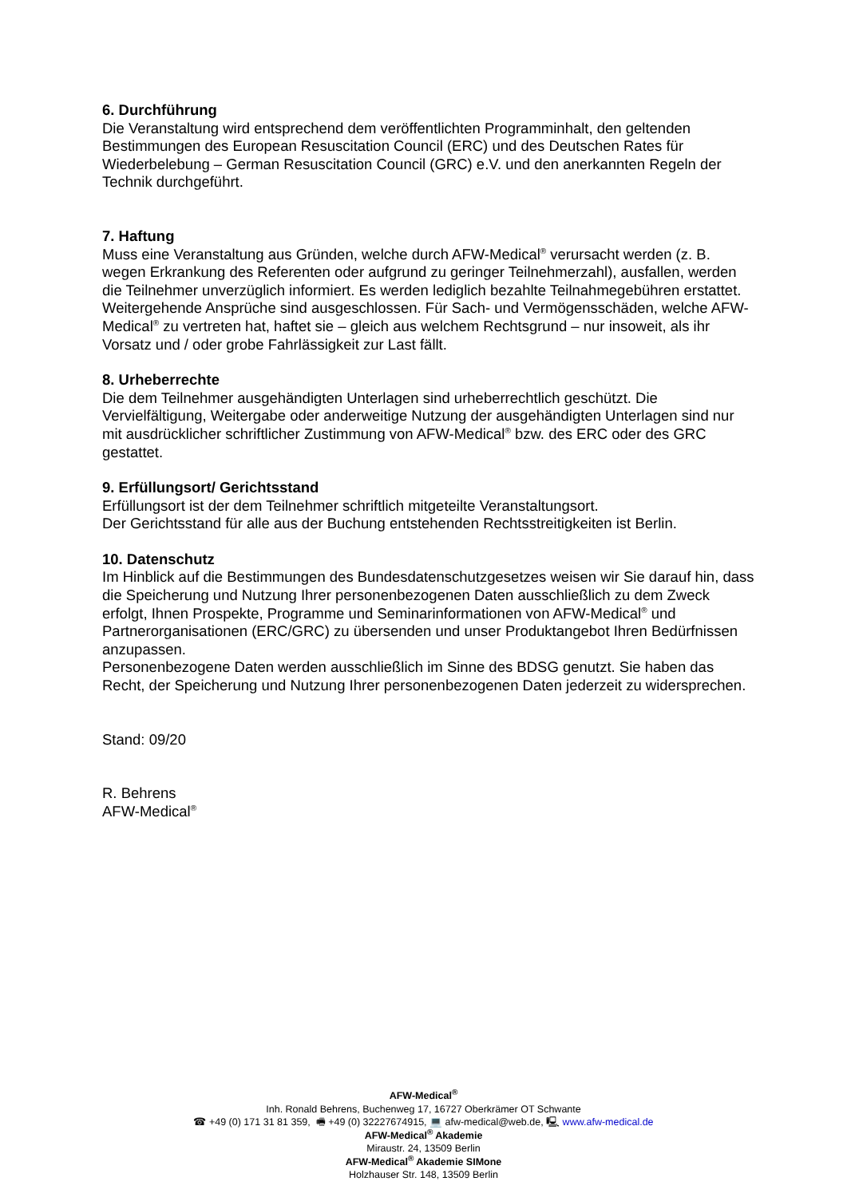6. Durchführung
Die Veranstaltung wird entsprechend dem veröffentlichten Programminhalt, den geltenden Bestimmungen des European Resuscitation Council (ERC) und des Deutschen Rates für Wiederbelebung – German Resuscitation Council (GRC) e.V. und den anerkannten Regeln der Technik durchgeführt.
7. Haftung
Muss eine Veranstaltung aus Gründen, welche durch AFW-Medical<sup>®</sup> verursacht werden (z. B. wegen Erkrankung des Referenten oder aufgrund zu geringer Teilnehmerzahl), ausfallen, werden die Teilnehmer unverzüglich informiert. Es werden lediglich bezahlte Teilnahmegebühren erstattet.
Weitergehende Ansprüche sind ausgeschlossen. Für Sach- und Vermögensschäden, welche AFW-Medical<sup>®</sup> zu vertreten hat, haftet sie – gleich aus welchem Rechtsgrund – nur insoweit, als ihr Vorsatz und / oder grobe Fahrlässigkeit zur Last fällt.
8. Urheberrechte
Die dem Teilnehmer ausgehändigten Unterlagen sind urheberrechtlich geschützt. Die Vervielfältigung, Weitergabe oder anderweitige Nutzung der ausgehändigten Unterlagen sind nur mit ausdrücklicher schriftlicher Zustimmung von AFW-Medical<sup>®</sup> bzw. des ERC oder des GRC gestattet.
9. Erfüllungsort/ Gerichtsstand
Erfüllungsort ist der dem Teilnehmer schriftlich mitgeteilte Veranstaltungsort.
Der Gerichtsstand für alle aus der Buchung entstehenden Rechtsstreitigkeiten ist Berlin.
10. Datenschutz
Im Hinblick auf die Bestimmungen des Bundesdatenschutzgesetzes weisen wir Sie darauf hin, dass die Speicherung und Nutzung Ihrer personenbezogenen Daten ausschließlich zu dem Zweck erfolgt, Ihnen Prospekte, Programme und Seminarinformationen von AFW-Medical<sup>®</sup> und Partnerorganisationen (ERC/GRC) zu übersenden und unser Produktangebot Ihren Bedürfnissen anzupassen.
Personenbezogene Daten werden ausschließlich im Sinne des BDSG genutzt. Sie haben das Recht, der Speicherung und Nutzung Ihrer personenbezogenen Daten jederzeit zu widersprechen.
Stand: 09/20
R. Behrens
AFW-Medical<sup>®</sup>
AFW-Medical<sup>®</sup>
Inh. Ronald Behrens, Buchenweg 17, 16727 Oberkrämer OT Schwante
☎ +49 (0) 171 31 81 359, 🖷 +49 (0) 32227674915, 💻 afw-medical@web.de, 🖳 www.afw-medical.de
AFW-Medical<sup>®</sup> Akademie
Miraustr. 24, 13509 Berlin
AFW-Medical<sup>®</sup> Akademie SIMone
Holzhauser Str. 148, 13509 Berlin